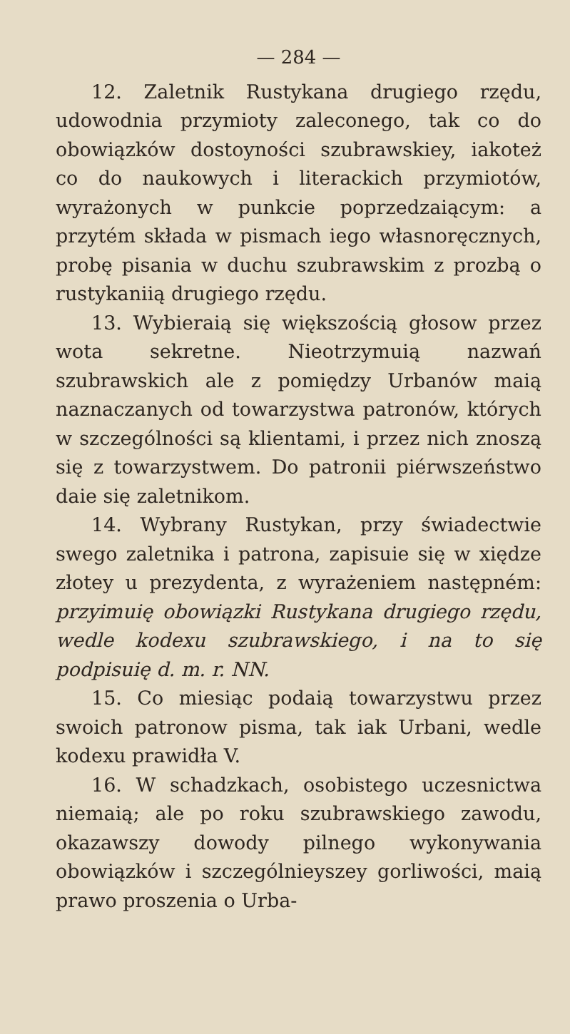— 284 —
12. Zaletnik Rustykana drugiego rzędu, udowodnia przymioty zaleconego, tak co do obowiązków dostoyności szubrawskiey, iakoteż co do naukowych i literackich przymiotów, wyrażonych w punkcie poprzedzaiącym: a przytém składa w pismach iego własnoręcznych, probę pisania w duchu szubrawskim z prozbą o rustykaniią drugiego rzędu.
13. Wybieraią się większością głosow przez wota sekretne. Nieotrzymuią nazwań szubrawskich ale z pomiędzy Urbanów maią naznaczanych od towarzystwa patronów, których w szczególności są klientami, i przez nich znoszą się z towarzystwem. Do patronii piérwszeństwo daie się zaletnikom.
14. Wybrany Rustykan, przy świadectwie swego zaletnika i patrona, zapisuie się w xiędze złotey u prezydenta, z wyrażeniem następném: przyimuię obowiązki Rustykana drugiego rzędu, wedle kodexu szubrawskiego, i na to się podpisuię d. m. r. NN.
15. Co miesiąc podaią towarzystwu przez swoich patronow pisma, tak iak Urbani, wedle kodexu prawidła V.
16. W schadzkach, osobistego uczesnictwa niemaią; ale po roku szubrawskiego zawodu, okazawszy dowody pilnego wykonywania obowiązków i szczególnieyszey gorliwości, maią prawo proszenia o Urba-